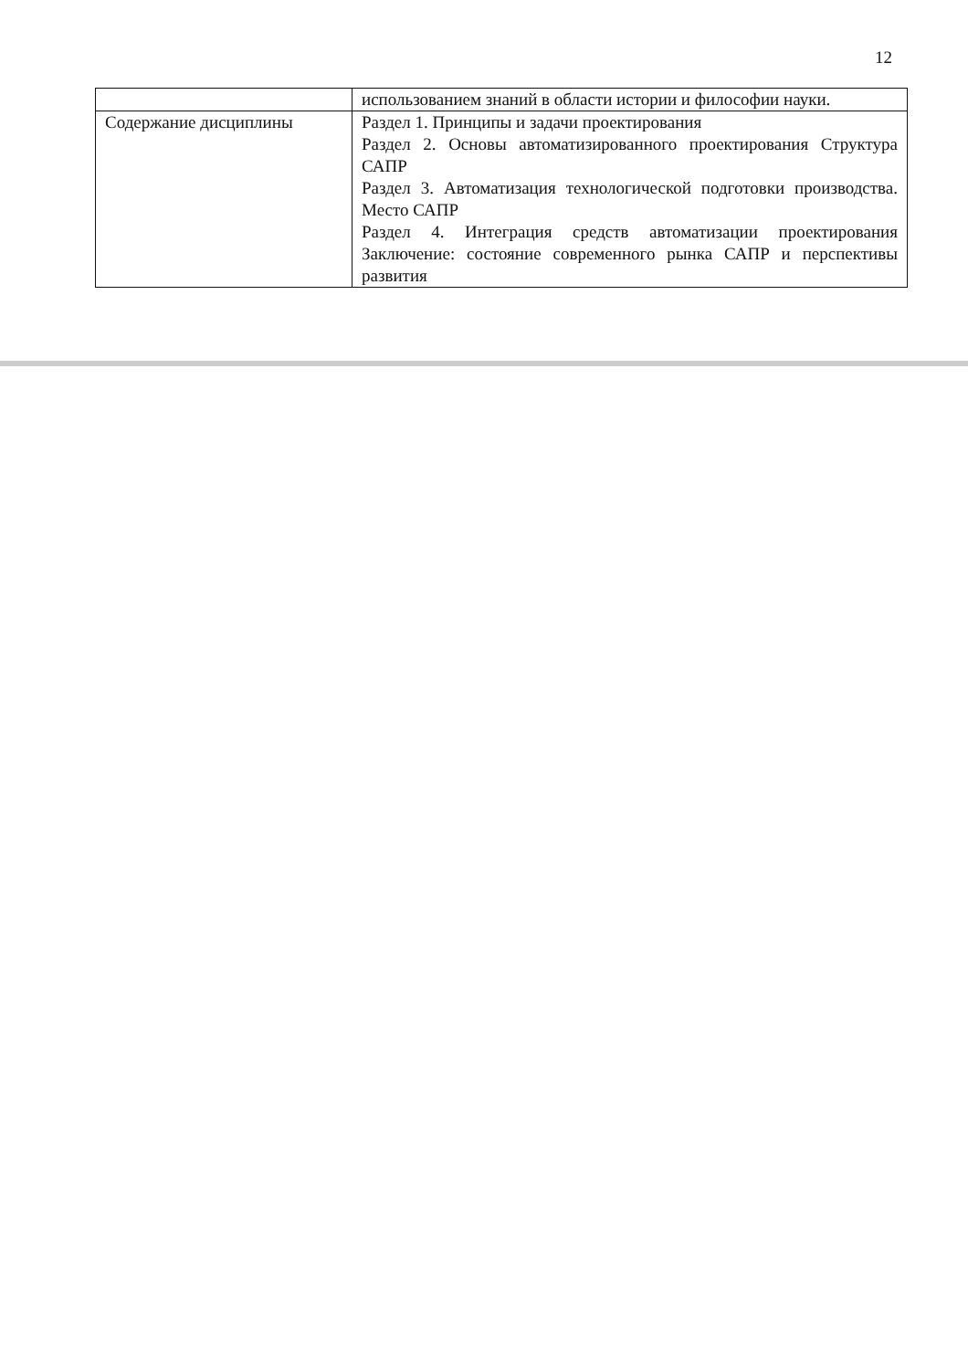12
| | использованием знаний в области истории и философии науки. |
| Содержание дисциплины | Раздел 1. Принципы и задачи проектирования Раздел 2. Основы автоматизированного проектирования Структура САПР Раздел 3. Автоматизация технологической подготовки производства. Место САПР Раздел 4. Интеграция средств автоматизации проектирования Заключение: состояние современного рынка САПР и перспективы развития |